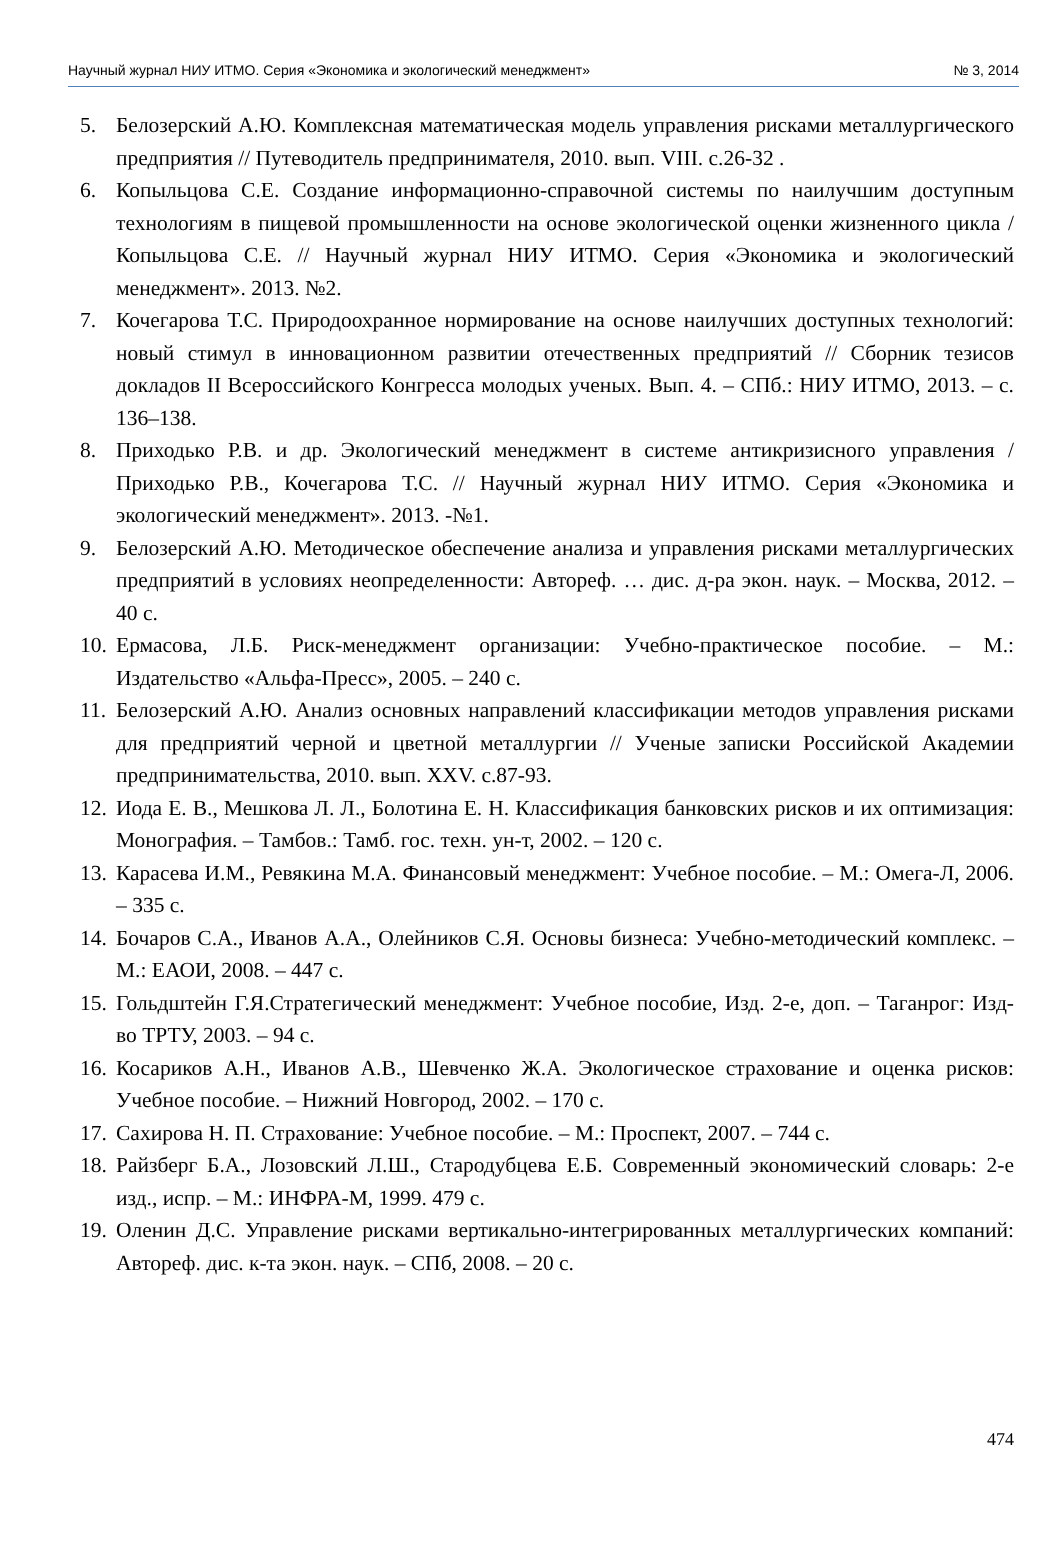Научный журнал НИУ ИТМО. Серия «Экономика и экологический менеджмент» № 3, 2014
5. Белозерский А.Ю. Комплексная математическая модель управления рисками металлургического предприятия // Путеводитель предпринимателя, 2010. вып. VIII. с.26-32 .
6. Копыльцова С.Е. Создание информационно-справочной системы по наилучшим доступным технологиям в пищевой промышленности на основе экологической оценки жизненного цикла / Копыльцова С.Е. // Научный журнал НИУ ИТМО. Серия «Экономика и экологический менеджмент». 2013. №2.
7. Кочегарова Т.С. Природоохранное нормирование на основе наилучших доступных технологий: новый стимул в инновационном развитии отечественных предприятий // Сборник тезисов докладов II Всероссийского Конгресса молодых ученых. Вып. 4. – СПб.: НИУ ИТМО, 2013. – с. 136–138.
8. Приходько Р.В. и др. Экологический менеджмент в системе антикризисного управления / Приходько Р.В., Кочегарова Т.С. // Научный журнал НИУ ИТМО. Серия «Экономика и экологический менеджмент». 2013. -№1.
9. Белозерский А.Ю. Методическое обеспечение анализа и управления рисками металлургических предприятий в условиях неопределенности: Автореф. … дис. д-ра экон. наук. – Москва, 2012. – 40 с.
10. Ермасова, Л.Б. Риск-менеджмент организации: Учебно-практическое пособие. – М.: Издательство «Альфа-Пресс», 2005. – 240 с.
11. Белозерский А.Ю. Анализ основных направлений классификации методов управления рисками для предприятий черной и цветной металлургии // Ученые записки Российской Академии предпринимательства, 2010. вып. XXV. с.87-93.
12. Иода Е. В., Мешкова Л. Л., Болотина Е. Н. Классификация банковских рисков и их оптимизация: Монография. – Тамбов.: Тамб. гос. техн. ун-т, 2002. – 120 с.
13. Карасева И.М., Ревякина М.А. Финансовый менеджмент: Учебное пособие. – М.: Омега-Л, 2006. – 335 с.
14. Бочаров С.А., Иванов А.А., Олейников С.Я. Основы бизнеса: Учебно-методический комплекс. – М.: ЕАОИ, 2008. – 447 с.
15. Гольдштейн Г.Я.Стратегический менеджмент: Учебное пособие, Изд. 2-е, доп. – Таганрог: Изд-во ТРТУ, 2003. – 94 с.
16. Косариков А.Н., Иванов А.В., Шевченко Ж.А. Экологическое страхование и оценка рисков: Учебное пособие. – Нижний Новгород, 2002. – 170 с.
17. Сахирова Н. П. Страхование: Учебное пособие. – М.: Проспект, 2007. – 744 с.
18. Райзберг Б.А., Лозовский Л.Ш., Стародубцева Е.Б. Современный экономический словарь: 2-е изд., испр. – М.: ИНФРА-М, 1999. 479 с.
19. Оленин Д.С. Управление рисками вертикально-интегрированных металлургических компаний: Автореф. дис. к-та экон. наук. – СПб, 2008. – 20 с.
474